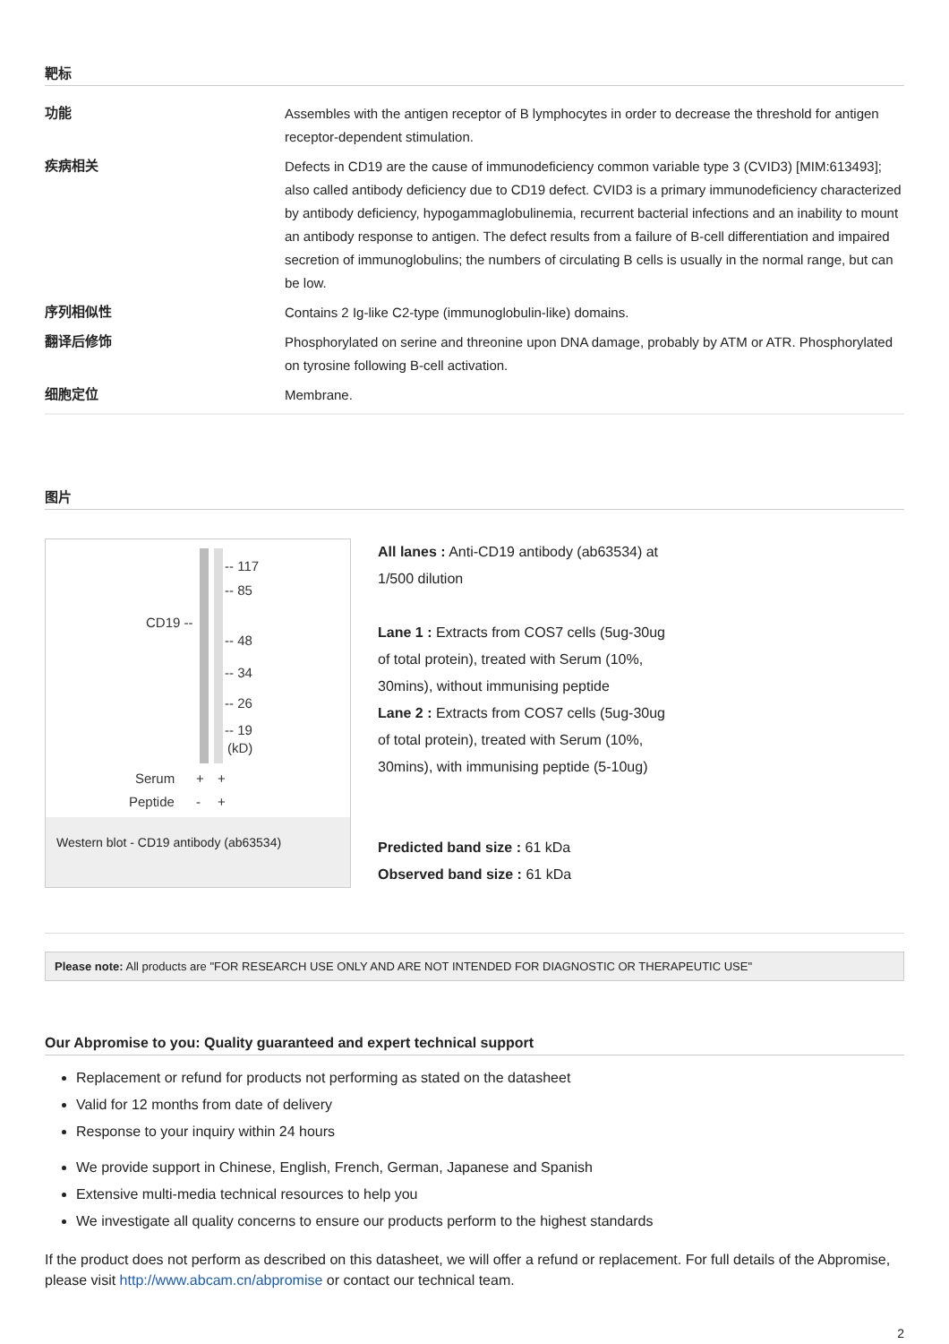靶标
| 功能 | Assembles with the antigen receptor of B lymphocytes in order to decrease the threshold for antigen receptor-dependent stimulation. |
| 疾病相关 | Defects in CD19 are the cause of immunodeficiency common variable type 3 (CVID3) [MIM:613493]; also called antibody deficiency due to CD19 defect. CVID3 is a primary immunodeficiency characterized by antibody deficiency, hypogammaglobulinemia, recurrent bacterial infections and an inability to mount an antibody response to antigen. The defect results from a failure of B-cell differentiation and impaired secretion of immunoglobulins; the numbers of circulating B cells is usually in the normal range, but can be low. |
| 序列相似性 | Contains 2 Ig-like C2-type (immunoglobulin-like) domains. |
| 翻译后修饰 | Phosphorylated on serine and threonine upon DNA damage, probably by ATM or ATR. Phosphorylated on tyrosine following B-cell activation. |
| 细胞定位 | Membrane. |
图片
-- 117
-- 85
CD19 --
-- 48
-- 34
-- 26
-- 19
(kD)
Serum
+
+
Peptide
-
+
Western blot - CD19 antibody (ab63534)
All lanes : Anti-CD19 antibody (ab63534) at 1/500 dilution
Lane 1 : Extracts from COS7 cells (5ug-30ug of total protein), treated with Serum (10%, 30mins), without immunising peptide
Lane 2 : Extracts from COS7 cells (5ug-30ug of total protein), treated with Serum (10%, 30mins), with immunising peptide (5-10ug)
Predicted band size : 61 kDa
Observed band size : 61 kDa
Please note: All products are "FOR RESEARCH USE ONLY AND ARE NOT INTENDED FOR DIAGNOSTIC OR THERAPEUTIC USE"
Our Abpromise to you: Quality guaranteed and expert technical support
Replacement or refund for products not performing as stated on the datasheet
Valid for 12 months from date of delivery
Response to your inquiry within 24 hours
We provide support in Chinese, English, French, German, Japanese and Spanish
Extensive multi-media technical resources to help you
We investigate all quality concerns to ensure our products perform to the highest standards
If the product does not perform as described on this datasheet, we will offer a refund or replacement. For full details of the Abpromise, please visit http://www.abcam.cn/abpromise or contact our technical team.
2